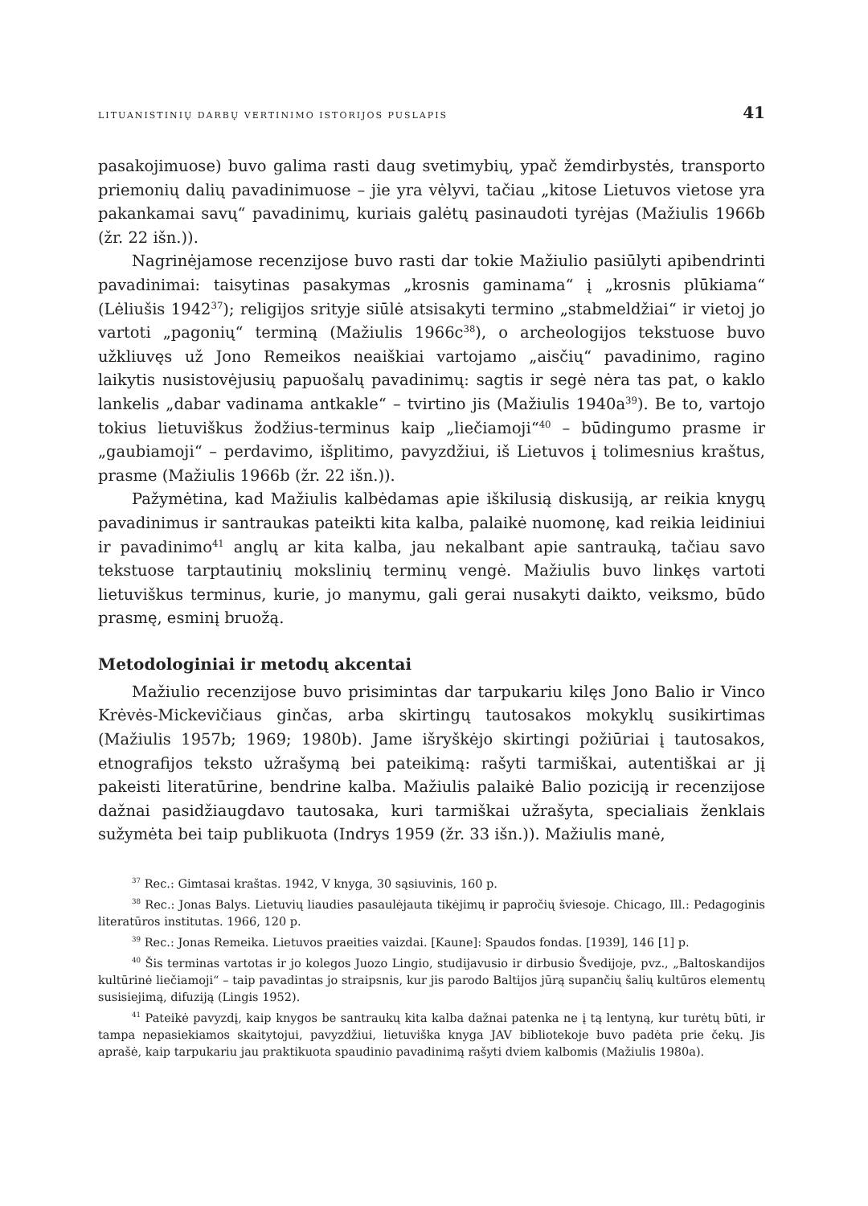LITUANISTINIŲ DARBŲ VERTINIMO ISTORIJOS PUSLAPIS 41
pasakojimuose) buvo galima rasti daug svetimybių, ypač žemdirbystės, transporto priemonių dalių pavadinimuose – jie yra vėlyvi, tačiau „kitose Lietuvos vietose yra pakankamai savų“ pavadinimų, kuriais galėtų pasinaudoti tyrėjas (Mažiulis 1966b (žr. 22 išn.)).
Nagrinėjamose recenzijose buvo rasti dar tokie Mažiulio pasiūlyti apibendrinti pavadinimai: taisytinas pasakymas „krosnis gaminama“ į „krosnis plūkiama“ (Lėliušis 1942<sup>37</sup>); religijos srityje siūlė atsisakyti termino „stabmeldžiai“ ir vietoj jo vartoti „pagonių“ terminą (Mažiulis 1966c<sup>38</sup>), o archeologijos tekstuose buvo užkliuvęs už Jono Remeikos neaiškiai vartojamo „aisčių“ pavadinimo, ragino laikytis nusistovėjusių papuošalų pavadinimų: sagtis ir segė nėra tas pat, o kaklo lankelis „dabar vadinama antkakle“ – tvirtino jis (Mažiulis 1940a<sup>39</sup>). Be to, vartojo tokius lietuviškus žodžius-terminus kaip „liečiamoji“<sup>40</sup> – būdingumo prasme ir „gaubiamoji“ – perdavimo, išplitimo, pavyzdžiui, iš Lietuvos į tolimesnius kraštus, prasme (Mažiulis 1966b (žr. 22 išn.)).
Pažymėtina, kad Mažiulis kalbėdamas apie iškilusią diskusiją, ar reikia knygų pavadinimus ir santraukas pateikti kita kalba, palaikė nuomonę, kad reikia leidiniui ir pavadinimo<sup>41</sup> anglų ar kita kalba, jau nekalbant apie santrauką, tačiau savo tekstuose tarptautinių mokslinių terminų vengė. Mažiulis buvo linkęs vartoti lietuviškus terminus, kurie, jo manymu, gali gerai nusakyti daikto, veiksmo, būdo prasmę, esminį bruožą.
Metodologiniai ir metodų akcentai
Mažiulio recenzijose buvo prisimintas dar tarpukariu kilęs Jono Balio ir Vinco Krėvės-Mickevičiaus ginčas, arba skirtingų tautosakos mokyklų susikirtimas (Mažiulis 1957b; 1969; 1980b). Jame išryškėjo skirtingi požiūriai į tautosakos, etnografijos teksto užrašymą bei pateikimą: rašyti tarmiškai, autentiškai ar jį pakeisti literatūrine, bendrine kalba. Mažiulis palaikė Balio poziciją ir recenzijose dažnai pasidžiaugdavo tautosaka, kuri tarmiškai užrašyta, specialiais ženklais sužymėta bei taip publikuota (Indrys 1959 (žr. 33 išn.)). Mažiulis manė,
<sup>37</sup> Rec.: Gimtasai kraštas. 1942, V knyga, 30 sąsiuvinis, 160 p.
<sup>38</sup> Rec.: Jonas Balys. Lietuvių liaudies pasaulėjauta tikėjimų ir papročių šviesoje. Chicago, Ill.: Pedagoginis literatūros institutas. 1966, 120 p.
<sup>39</sup> Rec.: Jonas Remeika. Lietuvos praeities vaizdai. [Kaune]: Spaudos fondas. [1939], 146 [1] p.
<sup>40</sup> Šis terminas vartotas ir jo kolegos Juozo Lingio, studijavusio ir dirbusio Švedijoje, pvz., „Baltoskandijos kultūrinė liečiamoji“ – taip pavadintas jo straipsnis, kur jis parodo Baltijos jūrą supančių šalių kultūros elementų susisiejimą, difuziją (Lingis 1952).
<sup>41</sup> Pateikė pavyzdį, kaip knygos be santraukų kita kalba dažnai patenka ne į tą lentyną, kur turėtų būti, ir tampa nepasiekiamos skaitytojui, pavyzdžiui, lietuviška knyga JAV bibliotekoje buvo padėta prie čekų. Jis aprašė, kaip tarpukariu jau praktikuota spaudinio pavadinimą rašyti dviem kalbomis (Mažiulis 1980a).